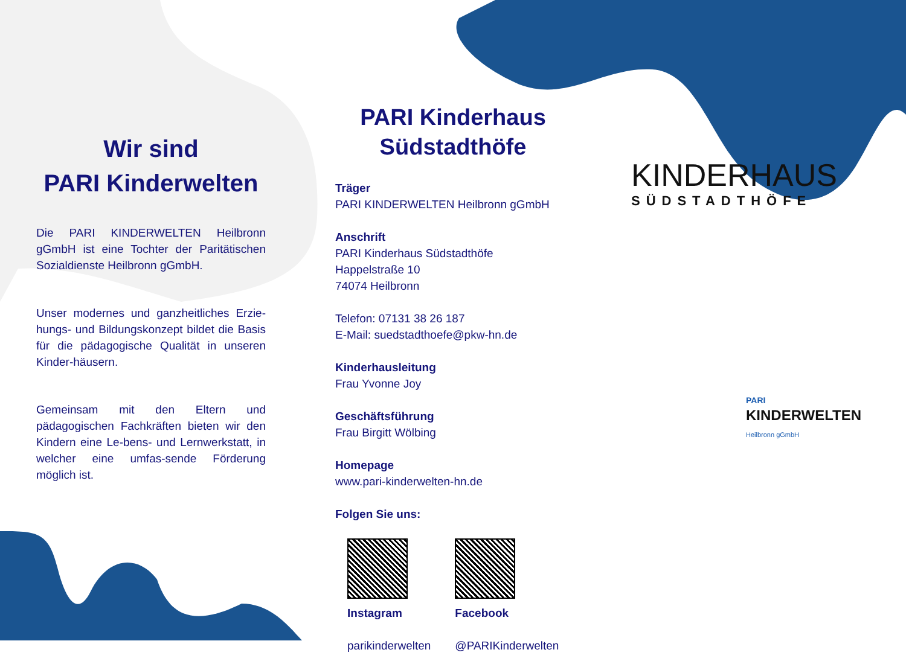Wir sind
PARI Kinderwelten
Die PARI KINDERWELTEN Heilbronn gGmbH ist eine Tochter der Paritätischen Sozialdienste Heilbronn gGmbH.
Unser modernes und ganzheitliches Erzie-hungs- und Bildungskonzept bildet die Basis für die pädagogische Qualität in unseren Kinder-häusern.
Gemeinsam mit den Eltern und pädagogischen Fachkräften bieten wir den Kindern eine Le-bens- und Lernwerkstatt, in welcher eine umfas-sende Förderung möglich ist.
PARI Kinderhaus
Südstadthöfe
Träger
PARI KINDERWELTEN Heilbronn gGmbH
Anschrift
PARI Kinderhaus Südstadthöfe
Happelstraße 10
74074 Heilbronn
Telefon: 07131 38 26 187
E-Mail: suedstadthoefe@pkw-hn.de
Kinderhausleitung
Frau Yvonne Joy
Geschäftsführung
Frau Birgitt Wölbing
Homepage
www.pari-kinderwelten-hn.de
Folgen Sie uns:
Instagram
parikinderwelten Facebook
@PARIKinderwelten
KINDERHAUS
SÜDSTADTHÖFE
PARI
KINDERWELTEN
Heilbronn gGmbH